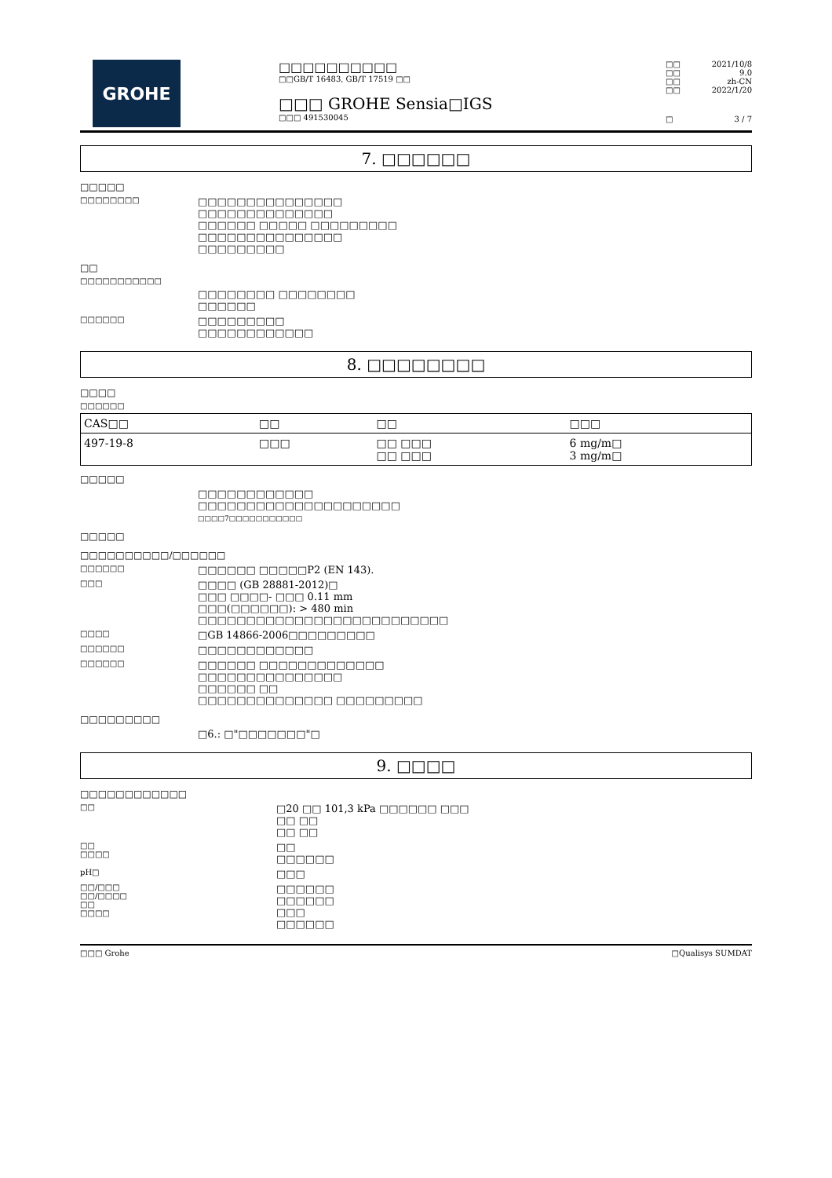GROHE
□□□□□□□□□□
□□GB/T 16483, GB/T 17519 □□
□□□ GROHE Sensia□IGS
□□□ 491530045
□□ 2021/10/8
□□ 9.0
□□ zh-CN
□□ 2022/1/20
□ 3 / 7
7. □□□□□□
□□□□□
□□□□□□□□
□□□□□□□□□□□□□□□
□□□□□□□□□□□□□□
□□□□□□ □□□□□ □□□□□□□□□
□□□□□□□□□□□□□□□
□□□□□□□□□
□□
□□□□□□□□□□□
□□□□□□□□ □□□□□□□□
□□□□□□
□□□□□□
□□□□□□□□□
□□□□□□□□□□□□
8. □□□□□□□□
□□□□
□□□□□□
| CAS□□ | □□ | □□ | □□□ |
| --- | --- | --- | --- |
| 497-19-8 | □□□ | □□ □□□ □□ □□□ | 6 mg/m□ 3 mg/m□ |
□□□□□
□□□□□□□□□□□□
□□□□□□□□□□□□□□□□□□□□□
□□□□7□□□□□□□□□□□
□□□□□
□□□□□□□□□□/□□□□□□
□□□□□□
□□□□□□ □□□□□P2 (EN 143).
□□□
□□□□ (GB 28881-2012)□
□□□ □□□□- □□□ 0.11 mm
□□□(□□□□□□): > 480 min
□□□□□□□□□□□□□□□□□□□□□□□□□□
□□□□
□GB 14866-2006□□□□□□□□□
□□□□□□
□□□□□□□□□□□□
□□□□□□
□□□□□□ □□□□□□□□□□□□□
□□□□□□□□□□□□□□□
□□□□□□ □□
□□□□□□□□□□□□□□ □□□□□□□□□
□□□□□□□□□
□6.: □"□□□□□□□"□
9. □□□□
□□□□□□□□□□□□
□□
□20 □□ 101,3 kPa □□□□□□ □□□
□□ □□
□□ □□
□□
□□□□
□□
□□□□□□
pH□
□□□
□□/□□□
□□/□□□□
□□
□□□□
□□□□□□
□□□□□□
□□□
□□□□□□
□□□ Grohe □Qualisys SUMDAT